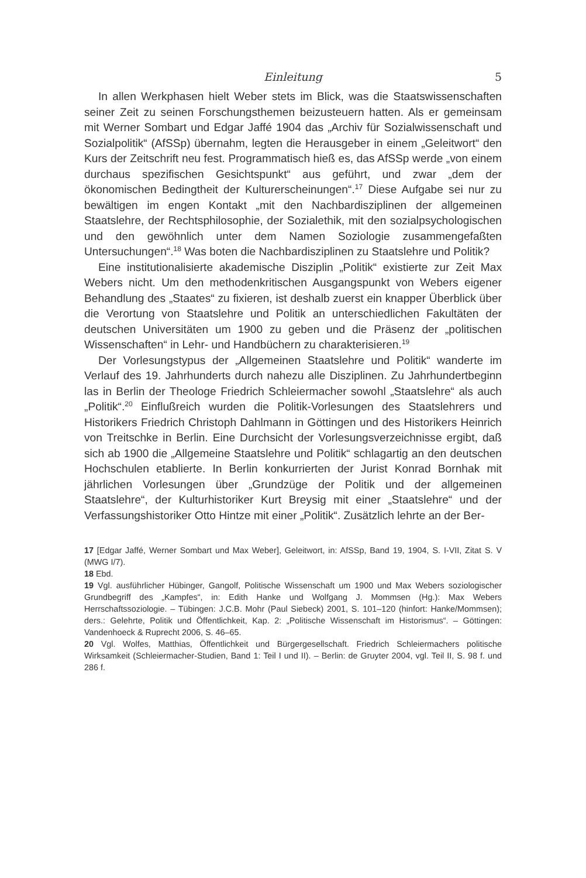Einleitung 5
In allen Werkphasen hielt Weber stets im Blick, was die Staatswissenschaften seiner Zeit zu seinen Forschungsthemen beizusteuern hatten. Als er gemeinsam mit Werner Sombart und Edgar Jaffé 1904 das „Archiv für Sozialwissenschaft und Sozialpolitik“ (AfSSp) übernahm, legten die Herausgeber in einem „Geleitwort“ den Kurs der Zeitschrift neu fest. Programmatisch hieß es, das AfSSp werde „von einem durchaus spezifischen Gesichtspunkt“ aus geführt, und zwar „dem der ökonomischen Bedingtheit der Kulturerscheinungen“.<sup>17</sup> Diese Aufgabe sei nur zu bewältigen im engen Kontakt „mit den Nachbardisziplinen der allgemeinen Staatslehre, der Rechtsphilosophie, der Sozialethik, mit den sozialpsychologischen und den gewöhnlich unter dem Namen Soziologie zusammengefaßten Untersuchungen“.<sup>18</sup> Was boten die Nachbardisziplinen zu Staatslehre und Politik?
Eine institutionalisierte akademische Disziplin „Politik“ existierte zur Zeit Max Webers nicht. Um den methodenkritischen Ausgangspunkt von Webers eigener Behandlung des „Staates“ zu fixieren, ist deshalb zuerst ein knapper Überblick über die Verortung von Staatslehre und Politik an unterschiedlichen Fakultäten der deutschen Universitäten um 1900 zu geben und die Präsenz der „politischen Wissenschaften“ in Lehr- und Handbüchern zu charakterisieren.<sup>19</sup>
Der Vorlesungstypus der „Allgemeinen Staatslehre und Politik“ wanderte im Verlauf des 19. Jahrhunderts durch nahezu alle Disziplinen. Zu Jahrhundertbeginn las in Berlin der Theologe Friedrich Schleiermacher sowohl „Staatslehre“ als auch „Politik“.<sup>20</sup> Einflußreich wurden die Politik-Vorlesungen des Staatslehrers und Historikers Friedrich Christoph Dahlmann in Göttingen und des Historikers Heinrich von Treitschke in Berlin. Eine Durchsicht der Vorlesungsverzeichnisse ergibt, daß sich ab 1900 die „Allgemeine Staatslehre und Politik“ schlagartig an den deutschen Hochschulen etablierte. In Berlin konkurrierten der Jurist Konrad Bornhak mit jährlichen Vorlesungen über „Grundzüge der Politik und der allgemeinen Staatslehre“, der Kulturhistoriker Kurt Breysig mit einer „Staatslehre“ und der Verfassungshistoriker Otto Hintze mit einer „Politik“. Zusätzlich lehrte an der Ber-
17 [Edgar Jaffé, Werner Sombart und Max Weber], Geleitwort, in: AfSSp, Band 19, 1904, S. I-VII, Zitat S. V (MWG I/7).
18 Ebd.
19 Vgl. ausführlicher Hübinger, Gangolf, Politische Wissenschaft um 1900 und Max Webers soziologischer Grundbegriff des „Kampfes“, in: Edith Hanke und Wolfgang J. Mommsen (Hg.): Max Webers Herrschaftssoziologie. – Tübingen: J.C.B. Mohr (Paul Siebeck) 2001, S. 101–120 (hinfort: Hanke/Mommsen); ders.: Gelehrte, Politik und Öffentlichkeit, Kap. 2: „Politische Wissenschaft im Historismus“. – Göttingen: Vandenhoeck & Ruprecht 2006, S. 46–65.
20 Vgl. Wolfes, Matthias, Öffentlichkeit und Bürgergesellschaft. Friedrich Schleiermachers politische Wirksamkeit (Schleiermacher-Studien, Band 1: Teil I und II). – Berlin: de Gruyter 2004, vgl. Teil II, S. 98 f. und 286 f.